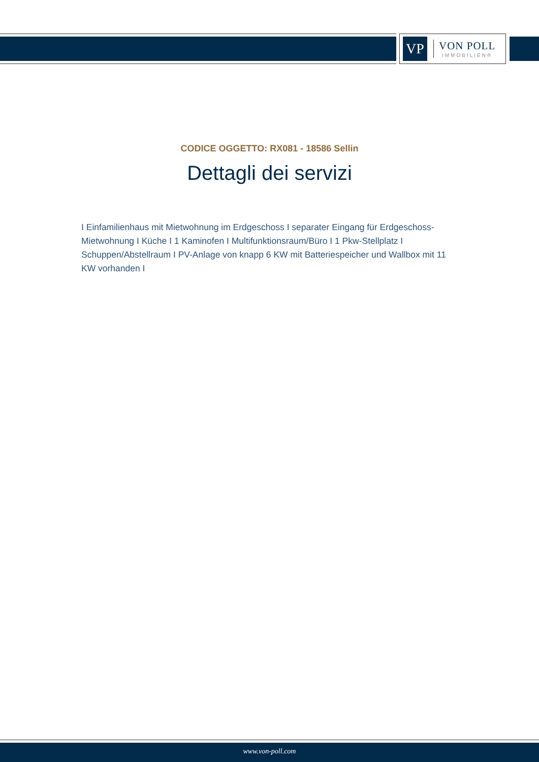VP
VON POLL
IMMOBILIEN®
CODICE OGGETTO: RX081 - 18586 Sellin
Dettagli dei servizi
I Einfamilienhaus mit Mietwohnung im Erdgeschoss I separater Eingang für Erdgeschoss-Mietwohnung I Küche I 1 Kaminofen I Multifunktionsraum/Büro I 1 Pkw-Stellplatz I Schuppen/Abstellraum I PV-Anlage von knapp 6 KW mit Batteriespeicher und Wallbox mit 11 KW vorhanden I
www.von-poll.com